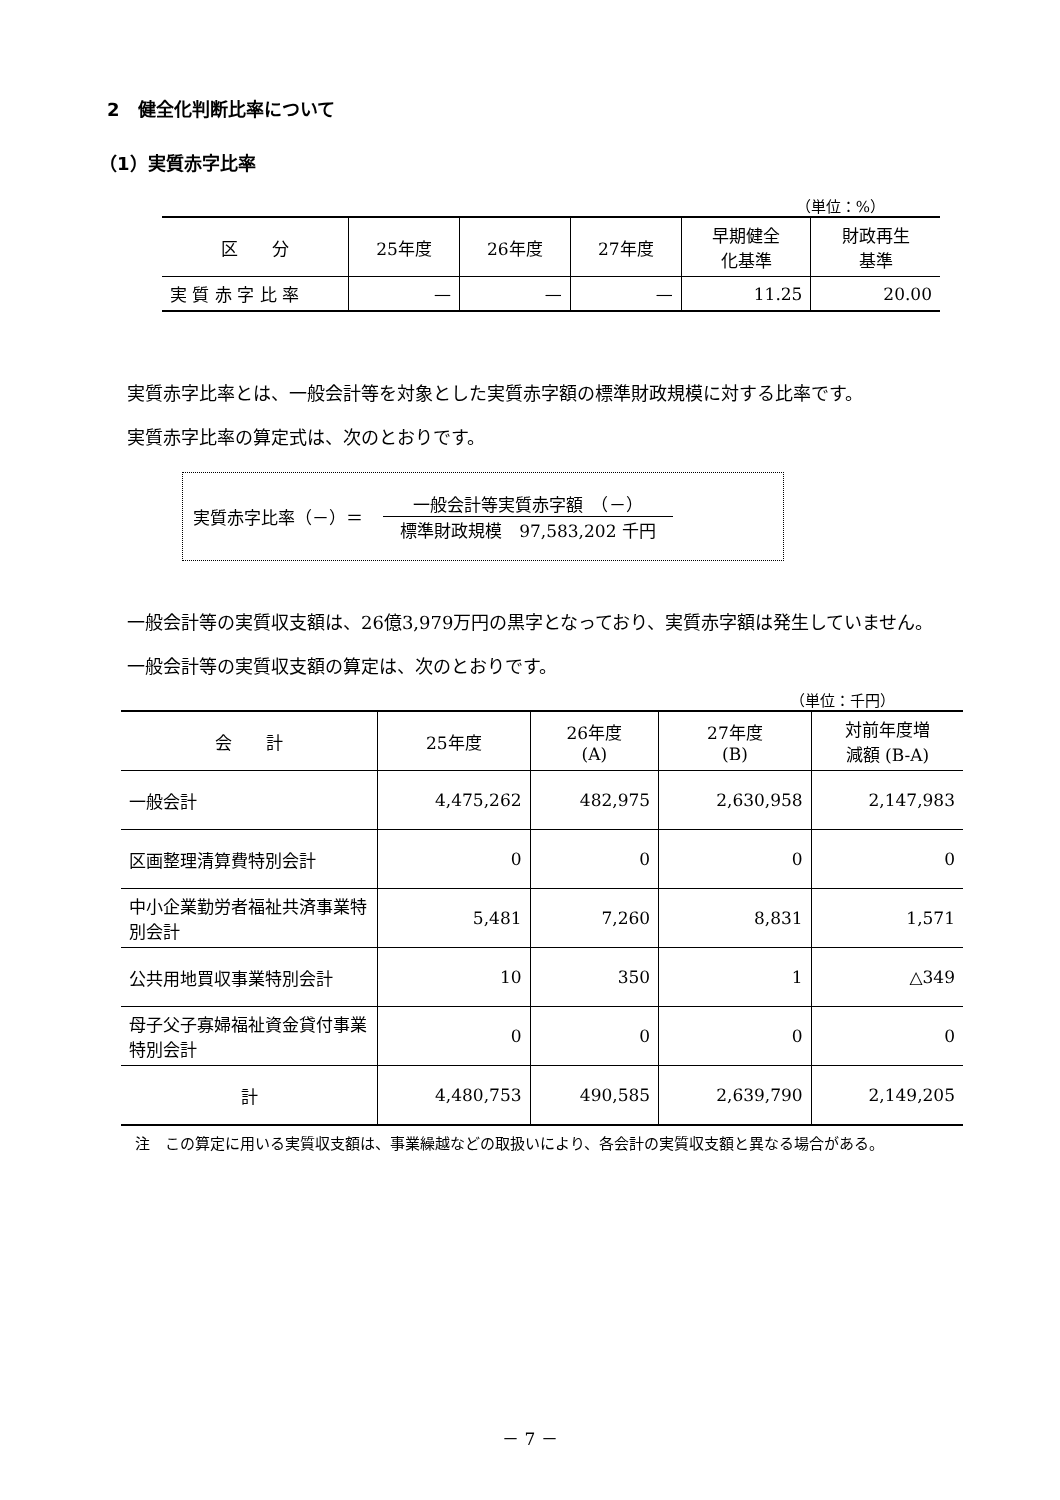2　健全化判断比率について
（1）実質赤字比率
（単位：%）
| 区 分 | 25年度 | 26年度 | 27年度 | 早期健全 化基準 | 財政再生 基準 |
| --- | --- | --- | --- | --- | --- |
| 実 質 赤 字 比 率 | — | — | — | 11.25 | 20.00 |
実質赤字比率とは、一般会計等を対象とした実質赤字額の標準財政規模に対する比率です。
実質赤字比率の算定式は、次のとおりです。
実質赤字比率（－）＝
一般会計等実質赤字額　（－）
標準財政規模　97,583,202 千円
一般会計等の実質収支額は、26億3,979万円の黒字となっており、実質赤字額は発生していません。
一般会計等の実質収支額の算定は、次のとおりです。
（単位：千円）
| 会 計 | 25年度 | 26年度 (A) | 27年度 (B) | 対前年度増 減額 (B-A) |
| --- | --- | --- | --- | --- |
| 一般会計 | 4,475,262 | 482,975 | 2,630,958 | 2,147,983 |
| 区画整理清算費特別会計 | 0 | 0 | 0 | 0 |
| 中小企業勤労者福祉共済事業特別会計 | 5,481 | 7,260 | 8,831 | 1,571 |
| 公共用地買収事業特別会計 | 10 | 350 | 1 | △349 |
| 母子父子寡婦福祉資金貸付事業特別会計 | 0 | 0 | 0 | 0 |
| 計 | 4,480,753 | 490,585 | 2,639,790 | 2,149,205 |
注　この算定に用いる実質収支額は、事業繰越などの取扱いにより、各会計の実質収支額と異なる場合がある。
－ 7 －